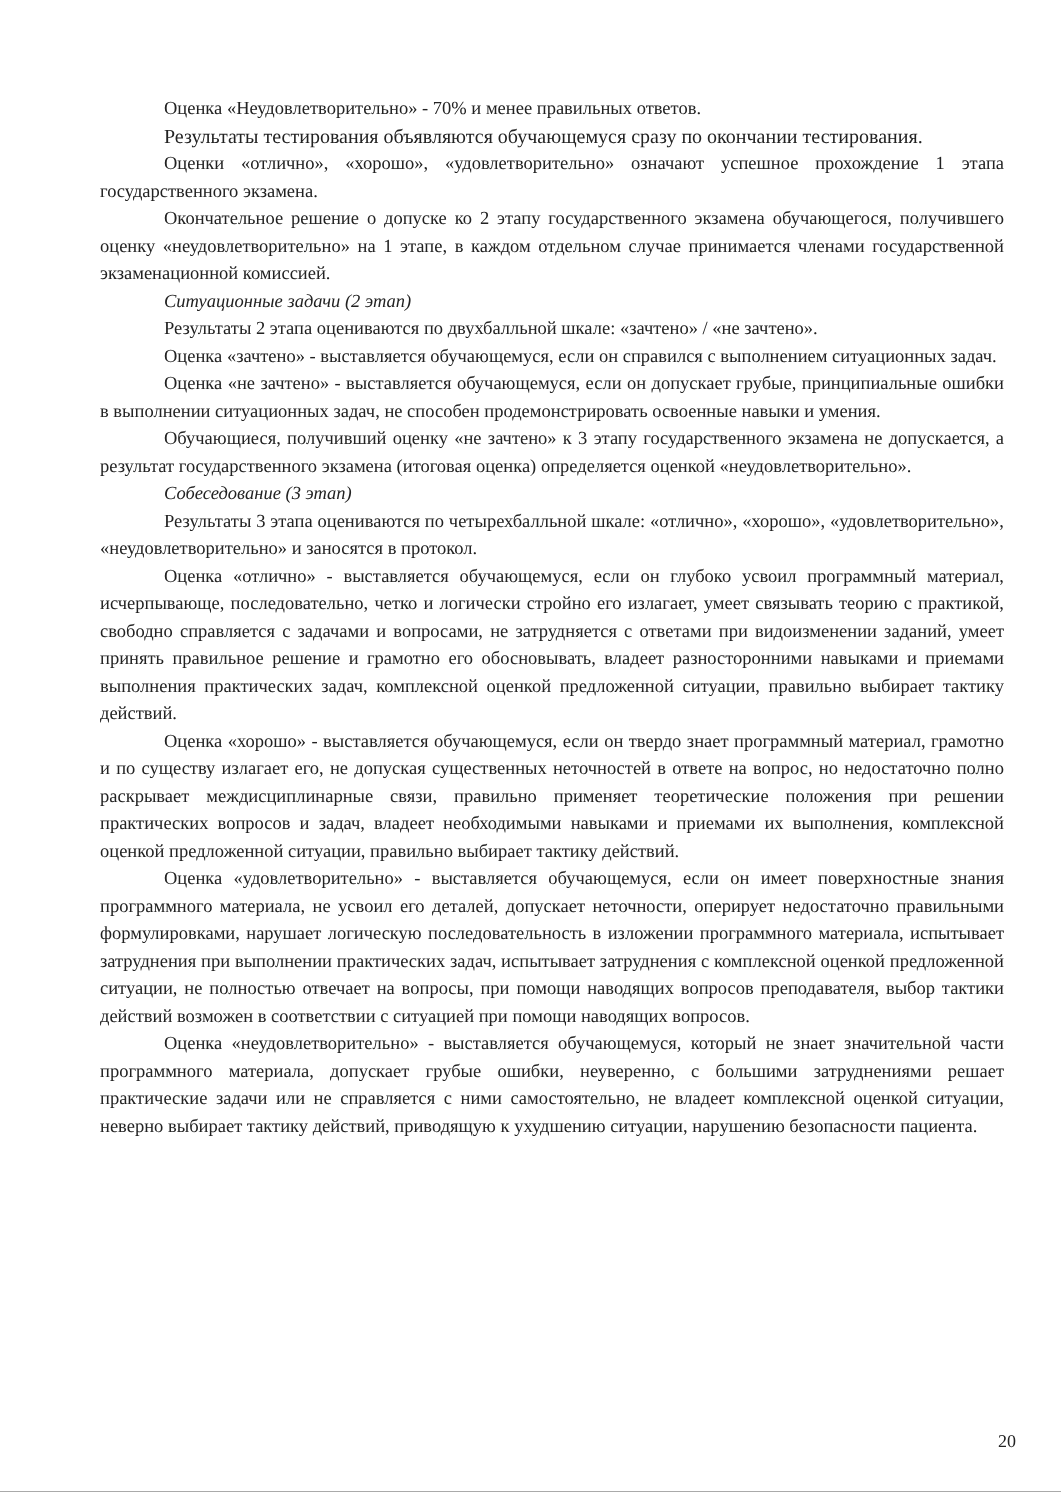Оценка «Неудовлетворительно» - 70% и менее правильных ответов.
Результаты тестирования объявляются обучающемуся сразу по окончании тестирования.
Оценки «отлично», «хорошо», «удовлетворительно» означают успешное прохождение 1 этапа государственного экзамена.
Окончательное решение о допуске ко 2 этапу государственного экзамена обучающегося, получившего оценку «неудовлетворительно» на 1 этапе, в каждом отдельном случае принимается членами государственной экзаменационной комиссией.
Ситуационные задачи (2 этап)
Результаты 2 этапа оцениваются по двухбалльной шкале: «зачтено» / «не зачтено».
Оценка «зачтено» - выставляется обучающемуся, если он справился с выполнением ситуационных задач.
Оценка «не зачтено» - выставляется обучающемуся, если он допускает грубые, принципиальные ошибки в выполнении ситуационных задач, не способен продемонстрировать освоенные навыки и умения.
Обучающиеся, получивший оценку «не зачтено» к 3 этапу государственного экзамена не допускается, а результат государственного экзамена (итоговая оценка) определяется оценкой «неудовлетворительно».
Собеседование (3 этап)
Результаты 3 этапа оцениваются по четырехбалльной шкале: «отлично», «хорошо», «удовлетворительно», «неудовлетворительно» и заносятся в протокол.
Оценка «отлично» - выставляется обучающемуся, если он глубоко усвоил программный материал, исчерпывающе, последовательно, четко и логически стройно его излагает, умеет связывать теорию с практикой, свободно справляется с задачами и вопросами, не затрудняется с ответами при видоизменении заданий, умеет принять правильное решение и грамотно его обосновывать, владеет разносторонними навыками и приемами выполнения практических задач, комплексной оценкой предложенной ситуации, правильно выбирает тактику действий.
Оценка «хорошо» - выставляется обучающемуся, если он твердо знает программный материал, грамотно и по существу излагает его, не допуская существенных неточностей в ответе на вопрос, но недостаточно полно раскрывает междисциплинарные связи, правильно применяет теоретические положения при решении практических вопросов и задач, владеет необходимыми навыками и приемами их выполнения, комплексной оценкой предложенной ситуации, правильно выбирает тактику действий.
Оценка «удовлетворительно» - выставляется обучающемуся, если он имеет поверхностные знания программного материала, не усвоил его деталей, допускает неточности, оперирует недостаточно правильными формулировками, нарушает логическую последовательность в изложении программного материала, испытывает затруднения при выполнении практических задач, испытывает затруднения с комплексной оценкой предложенной ситуации, не полностью отвечает на вопросы, при помощи наводящих вопросов преподавателя, выбор тактики действий возможен в соответствии с ситуацией при помощи наводящих вопросов.
Оценка «неудовлетворительно» - выставляется обучающемуся, который не знает значительной части программного материала, допускает грубые ошибки, неуверенно, с большими затруднениями решает практические задачи или не справляется с ними самостоятельно, не владеет комплексной оценкой ситуации, неверно выбирает тактику действий, приводящую к ухудшению ситуации, нарушению безопасности пациента.
20